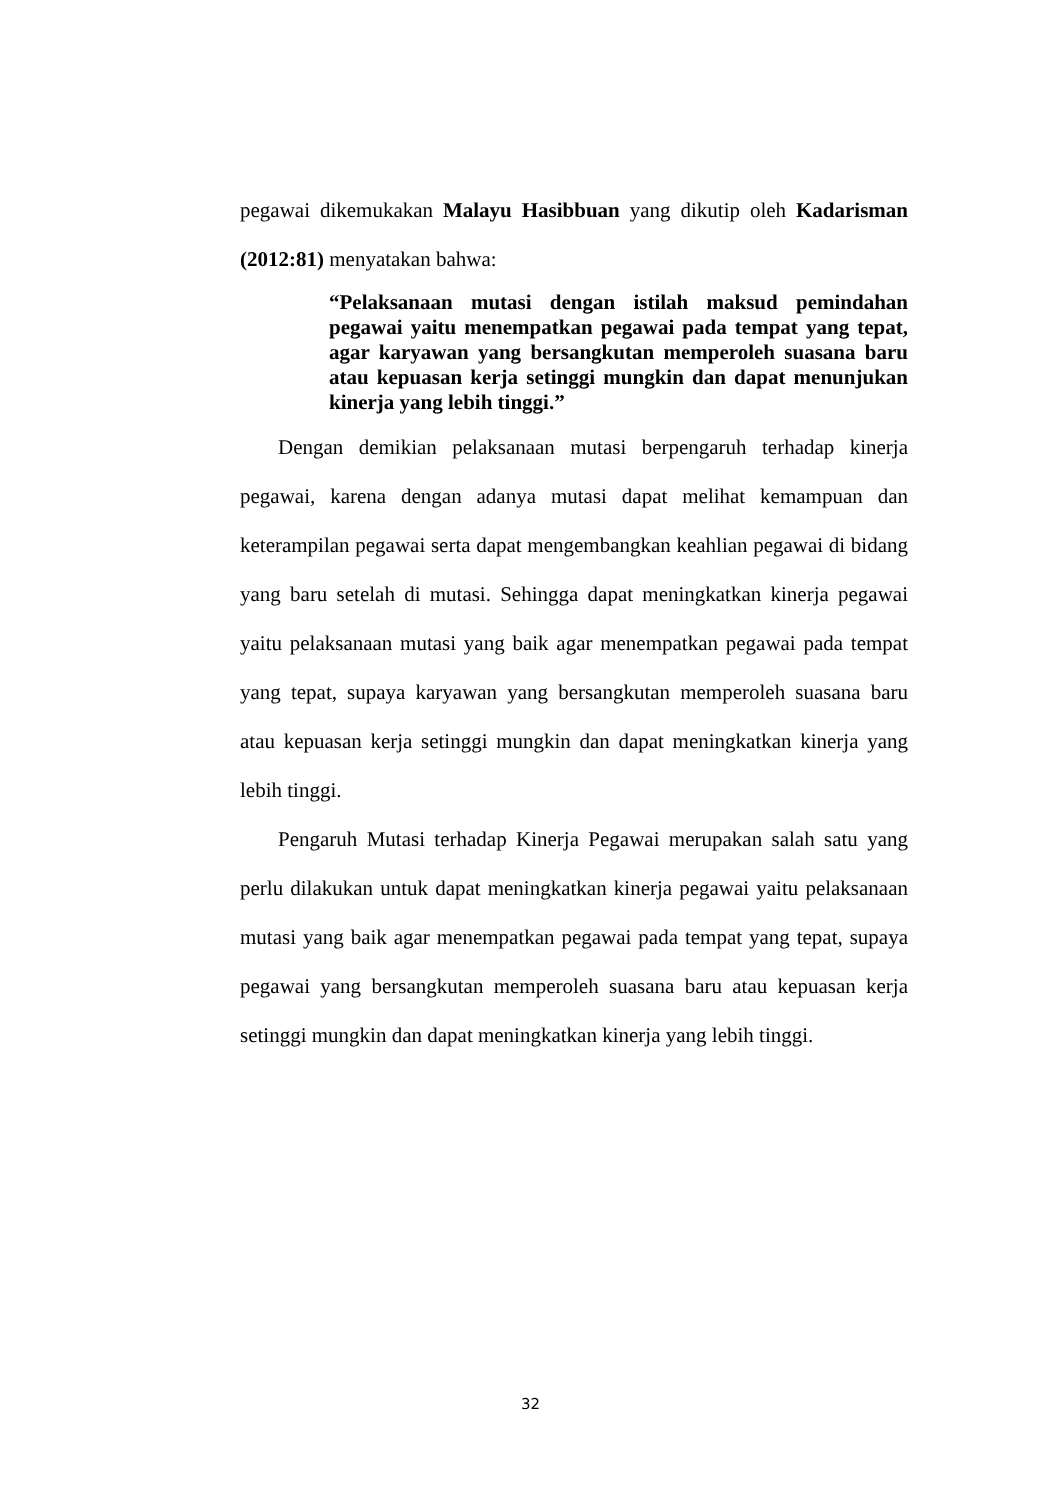pegawai dikemukakan Malayu Hasibbuan yang dikutip oleh Kadarisman (2012:81) menyatakan bahwa:
“Pelaksanaan mutasi dengan istilah maksud pemindahan pegawai yaitu menempatkan pegawai pada tempat yang tepat, agar karyawan yang bersangkutan memperoleh suasana baru atau kepuasan kerja setinggi mungkin dan dapat menunjukan kinerja yang lebih tinggi.”
Dengan demikian pelaksanaan mutasi berpengaruh terhadap kinerja pegawai, karena dengan adanya mutasi dapat melihat kemampuan dan keterampilan pegawai serta dapat mengembangkan keahlian pegawai di bidang yang baru setelah di mutasi. Sehingga dapat meningkatkan kinerja pegawai yaitu pelaksanaan mutasi yang baik agar menempatkan pegawai pada tempat yang tepat, supaya karyawan yang bersangkutan memperoleh suasana baru atau kepuasan kerja setinggi mungkin dan dapat meningkatkan kinerja yang lebih tinggi.
Pengaruh Mutasi terhadap Kinerja Pegawai merupakan salah satu yang perlu dilakukan untuk dapat meningkatkan kinerja pegawai yaitu pelaksanaan mutasi yang baik agar menempatkan pegawai pada tempat yang tepat, supaya pegawai yang bersangkutan memperoleh suasana baru atau kepuasan kerja setinggi mungkin dan dapat meningkatkan kinerja yang lebih tinggi.
32